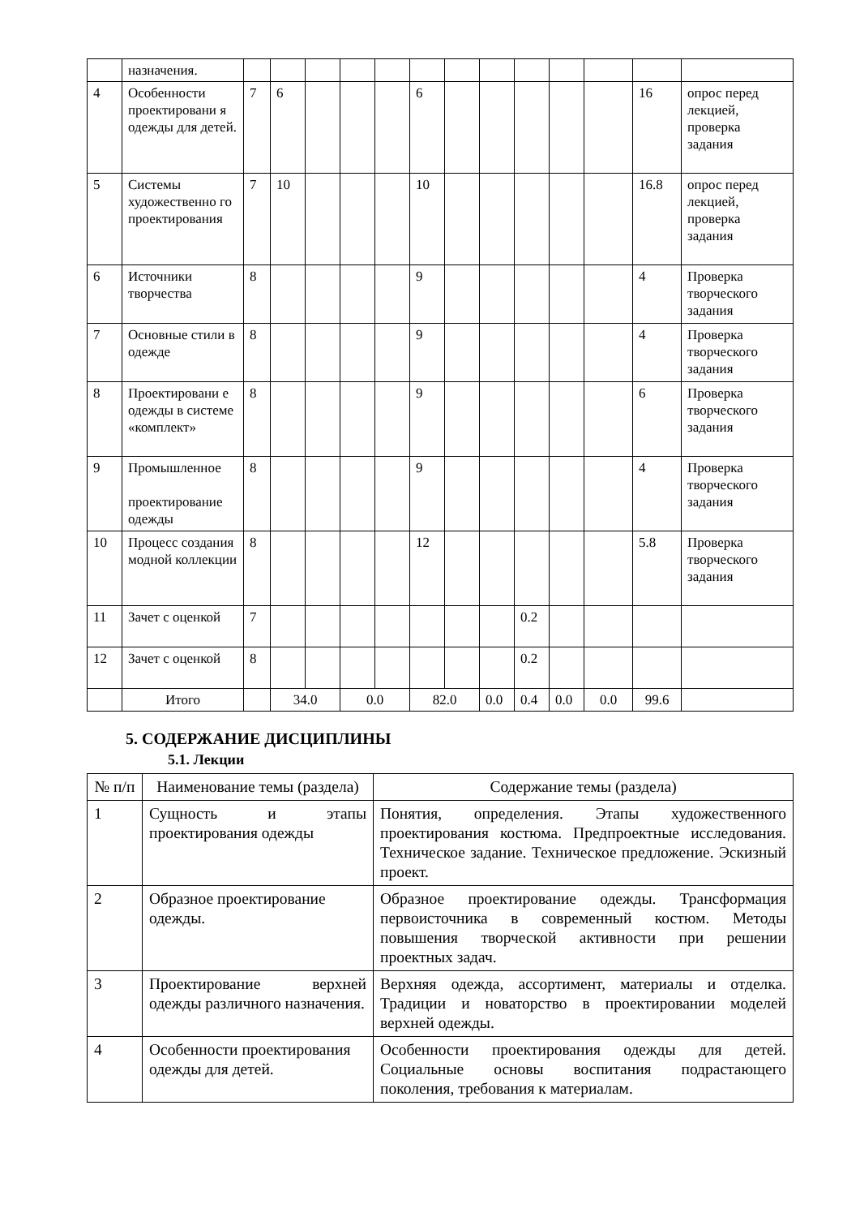| | назначения. | | | | | | | | | | | | | |
| 4 | Особенности проектировани я одежды для детей. | 7 | 6 | | | | 6 | | | | | | 16 | опрос перед лекцией, проверка задания |
| 5 | Системы художественно го проектирования | 7 | 10 | | | | 10 | | | | | | 16.8 | опрос перед лекцией, проверка задания |
| 6 | Источники творчества | 8 | | | | | 9 | | | | | | 4 | Проверка творческого задания |
| 7 | Основные стили в одежде | 8 | | | | | 9 | | | | | | 4 | Проверка творческого задания |
| 8 | Проектировани е одежды в системе «комплект» | 8 | | | | | 9 | | | | | | 6 | Проверка творческого задания |
| 9 | Промышленное проектирование одежды | 8 | | | | | 9 | | | | | | 4 | Проверка творческого задания |
| 10 | Процесс создания модной коллекции | 8 | | | | | 12 | | | | | | 5.8 | Проверка творческого задания |
| 11 | Зачет с оценкой | 7 | | | | | | | | 0.2 | | | | |
| 12 | Зачет с оценкой | 8 | | | | | | | | 0.2 | | | | |
| | Итого | | 34.0 | | 0.0 | | 82.0 | | 0.0 | 0.4 | 0.0 | 0.0 | 99.6 | |
5. СОДЕРЖАНИЕ ДИСЦИПЛИНЫ
5.1. Лекции
| № п/п | Наименование темы (раздела) | Содержание темы (раздела) |
| --- | --- | --- |
| 1 | Сущность и этапы проектирования одежды | Понятия, определения. Этапы художественного проектирования костюма. Предпроектные исследования. Техническое задание. Техническое предложение. Эскизный проект. |
| 2 | Образное проектирование одежды. | Образное проектирование одежды. Трансформация первоисточника в современный костюм. Методы повышения творческой активности при решении проектных задач. |
| 3 | Проектирование верхней одежды различного назначения. | Верхняя одежда, ассортимент, материалы и отделка. Традиции и новаторство в проектировании моделей верхней одежды. |
| 4 | Особенности проектирования одежды для детей. | Особенности проектирования одежды для детей. Социальные основы воспитания подрастающего поколения, требования к материалам. |